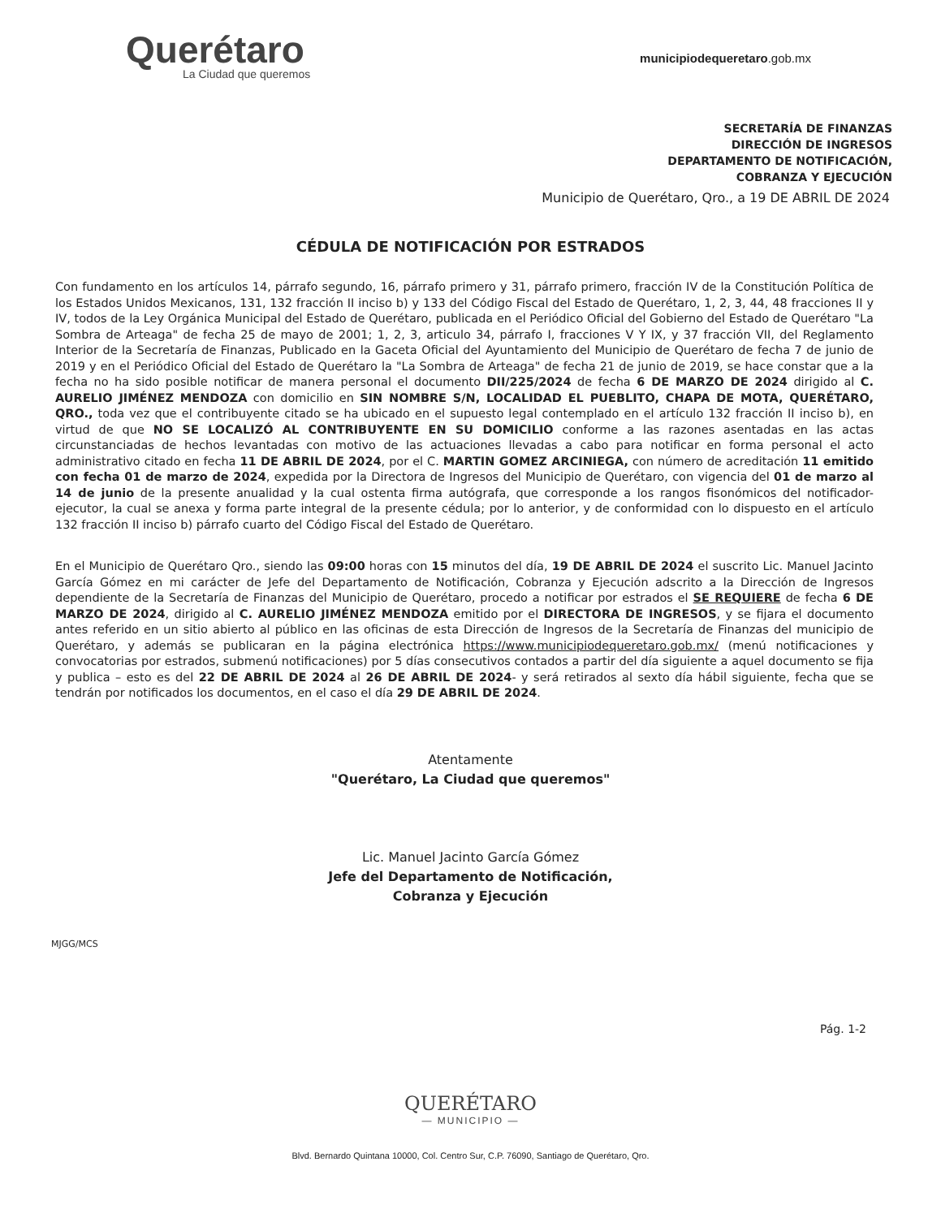Querétaro
La Ciudad que queremos
municipiodequeretaro.gob.mx
SECRETARÍA DE FINANZAS
DIRECCIÓN DE INGRESOS
DEPARTAMENTO DE NOTIFICACIÓN,
COBRANZA Y EJECUCIÓN
Municipio de Querétaro, Qro., a 19 DE ABRIL DE 2024
CÉDULA DE NOTIFICACIÓN POR ESTRADOS
Con fundamento en los artículos 14, párrafo segundo, 16, párrafo primero y 31, párrafo primero, fracción IV de la Constitución Política de los Estados Unidos Mexicanos, 131, 132 fracción II inciso b) y 133 del Código Fiscal del Estado de Querétaro, 1, 2, 3, 44, 48 fracciones II y IV, todos de la Ley Orgánica Municipal del Estado de Querétaro, publicada en el Periódico Oficial del Gobierno del Estado de Querétaro "La Sombra de Arteaga" de fecha 25 de mayo de 2001; 1, 2, 3, articulo 34, párrafo I, fracciones V Y IX, y 37 fracción VII, del Reglamento Interior de la Secretaría de Finanzas, Publicado en la Gaceta Oficial del Ayuntamiento del Municipio de Querétaro de fecha 7 de junio de 2019 y en el Periódico Oficial del Estado de Querétaro la "La Sombra de Arteaga" de fecha 21 de junio de 2019, se hace constar que a la fecha no ha sido posible notificar de manera personal el documento DII/225/2024 de fecha 6 DE MARZO DE 2024 dirigido al C. AURELIO JIMÉNEZ MENDOZA con domicilio en SIN NOMBRE S/N, LOCALIDAD EL PUEBLITO, CHAPA DE MOTA, QUERÉTARO, QRO., toda vez que el contribuyente citado se ha ubicado en el supuesto legal contemplado en el artículo 132 fracción II inciso b), en virtud de que NO SE LOCALIZÓ AL CONTRIBUYENTE EN SU DOMICILIO conforme a las razones asentadas en las actas circunstanciadas de hechos levantadas con motivo de las actuaciones llevadas a cabo para notificar en forma personal el acto administrativo citado en fecha 11 DE ABRIL DE 2024, por el C. MARTIN GOMEZ ARCINIEGA, con número de acreditación 11 emitido con fecha 01 de marzo de 2024, expedida por la Directora de Ingresos del Municipio de Querétaro, con vigencia del 01 de marzo al 14 de junio de la presente anualidad y la cual ostenta firma autógrafa, que corresponde a los rangos fisonómicos del notificador-ejecutor, la cual se anexa y forma parte integral de la presente cédula; por lo anterior, y de conformidad con lo dispuesto en el artículo 132 fracción II inciso b) párrafo cuarto del Código Fiscal del Estado de Querétaro.
En el Municipio de Querétaro Qro., siendo las 09:00 horas con 15 minutos del día, 19 DE ABRIL DE 2024 el suscrito Lic. Manuel Jacinto García Gómez en mi carácter de Jefe del Departamento de Notificación, Cobranza y Ejecución adscrito a la Dirección de Ingresos dependiente de la Secretaría de Finanzas del Municipio de Querétaro, procedo a notificar por estrados el SE REQUIERE de fecha 6 DE MARZO DE 2024, dirigido al C. AURELIO JIMÉNEZ MENDOZA emitido por el DIRECTORA DE INGRESOS, y se fijara el documento antes referido en un sitio abierto al público en las oficinas de esta Dirección de Ingresos de la Secretaría de Finanzas del municipio de Querétaro, y además se publicaran en la página electrónica https://www.municipiodequeretaro.gob.mx/ (menú notificaciones y convocatorias por estrados, submenú notificaciones) por 5 días consecutivos contados a partir del día siguiente a aquel documento se fija y publica – esto es del 22 DE ABRIL DE 2024 al 26 DE ABRIL DE 2024- y será retirados al sexto día hábil siguiente, fecha que se tendrán por notificados los documentos, en el caso el día 29 DE ABRIL DE 2024.
Atentamente
"Querétaro, La Ciudad que queremos"
Lic. Manuel Jacinto García Gómez
Jefe del Departamento de Notificación,
Cobranza y Ejecución
MJGG/MCS
Pág. 1-2
QUERÉTARO
— MUNICIPIO —
Blvd. Bernardo Quintana 10000, Col. Centro Sur, C.P. 76090, Santiago de Querétaro, Qro.